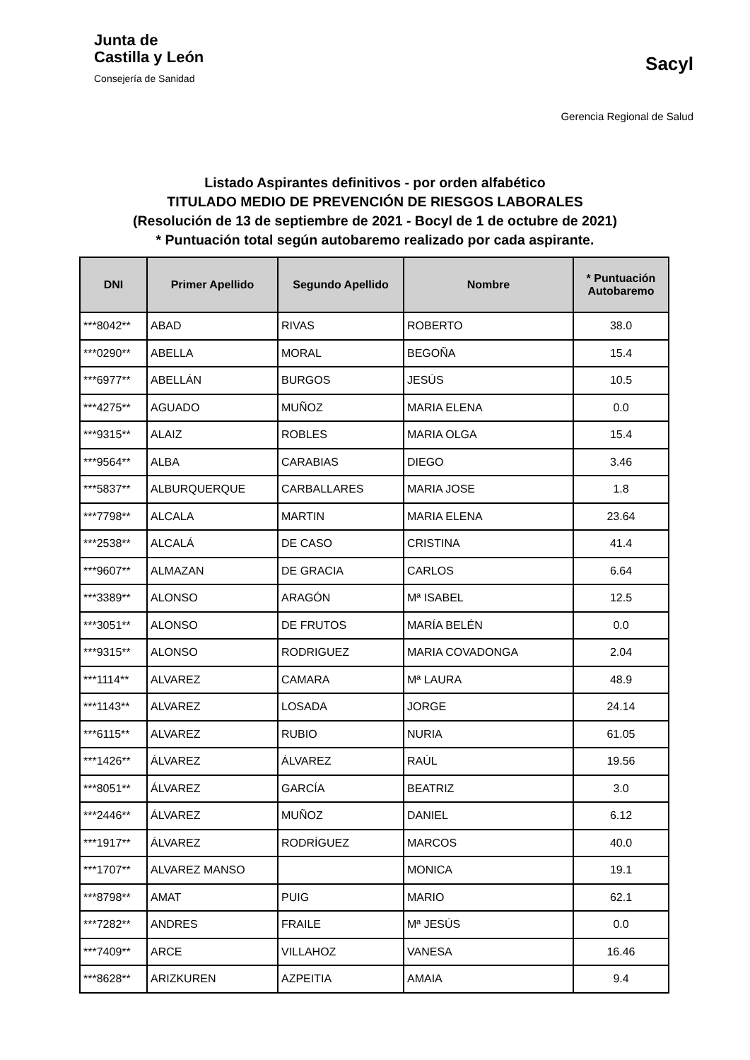Junta de
Castilla y León
Consejería de Sanidad
Sacyl
Gerencia Regional de Salud
Listado Aspirantes definitivos - por orden alfabético
TITULADO MEDIO DE PREVENCIÓN DE RIESGOS LABORALES
(Resolución de 13 de septiembre de 2021 - Bocyl de 1 de octubre de 2021)
* Puntuación total según autobaremo realizado por cada aspirante.
| DNI | Primer Apellido | Segundo Apellido | Nombre | * Puntuación Autobaremo |
| --- | --- | --- | --- | --- |
| ***8042** | ABAD | RIVAS | ROBERTO | 38.0 |
| ***0290** | ABELLA | MORAL | BEGOÑA | 15.4 |
| ***6977** | ABELLÁN | BURGOS | JESÚS | 10.5 |
| ***4275** | AGUADO | MUÑOZ | MARIA ELENA | 0.0 |
| ***9315** | ALAIZ | ROBLES | MARIA OLGA | 15.4 |
| ***9564** | ALBA | CARABIAS | DIEGO | 3.46 |
| ***5837** | ALBURQUERQUE | CARBALLARES | MARIA JOSE | 1.8 |
| ***7798** | ALCALA | MARTIN | MARIA ELENA | 23.64 |
| ***2538** | ALCALÁ | DE CASO | CRISTINA | 41.4 |
| ***9607** | ALMAZAN | DE GRACIA | CARLOS | 6.64 |
| ***3389** | ALONSO | ARAGÓN | Mª ISABEL | 12.5 |
| ***3051** | ALONSO | DE FRUTOS | MARÍA BELÉN | 0.0 |
| ***9315** | ALONSO | RODRIGUEZ | MARIA COVADONGA | 2.04 |
| ***1114** | ALVAREZ | CAMARA | Mª LAURA | 48.9 |
| ***1143** | ALVAREZ | LOSADA | JORGE | 24.14 |
| ***6115** | ALVAREZ | RUBIO | NURIA | 61.05 |
| ***1426** | ÁLVAREZ | ÁLVAREZ | RAÚL | 19.56 |
| ***8051** | ÁLVAREZ | GARCÍA | BEATRIZ | 3.0 |
| ***2446** | ÁLVAREZ | MUÑOZ | DANIEL | 6.12 |
| ***1917** | ÁLVAREZ | RODRÍGUEZ | MARCOS | 40.0 |
| ***1707** | ALVAREZ MANSO | | MONICA | 19.1 |
| ***8798** | AMAT | PUIG | MARIO | 62.1 |
| ***7282** | ANDRES | FRAILE | Mª JESÚS | 0.0 |
| ***7409** | ARCE | VILLAHOZ | VANESA | 16.46 |
| ***8628** | ARIZKUREN | AZPEITIA | AMAIA | 9.4 |